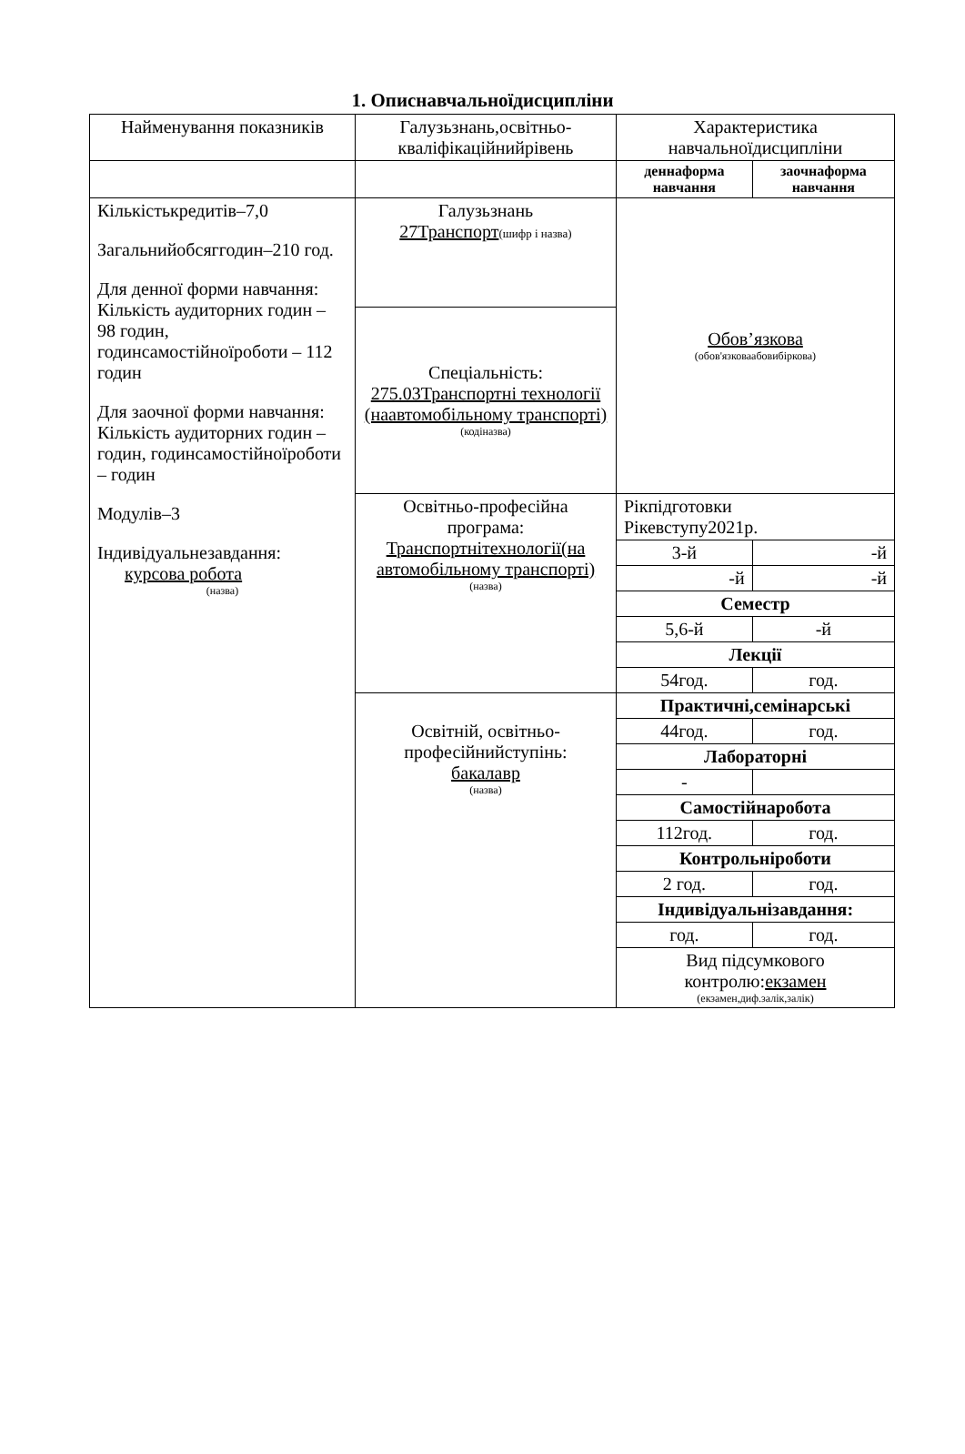1. Описнавчальноїдисципліни
| Найменування показників | Галузьзнань,освітньо-кваліфікаційнийрівень | Характеристика навчальноїдисципліни | |
| --- | --- | --- | --- |
| | | деннаформа навчання | заочнаформа навчання |
| Кількістькредитів–7,0 Загальнийобсяггодин–210 год. Для денної форми навчання: Кількість аудиторних годин – 98 годин, годинсамостійноїроботи – 112 годин Для заочної форми навчання: Кількість аудиторних годин – годин, годинсамостійноїроботи – годин Модулів–3 Індивідуальнезавдання: курсова робота (назва) | Галузьзнань 27Транспорт (шифр і назва) | Обов’язкова (обов'язковаабовибіркова) | |
| | Спеціальність: 275.03Транспортні технології (наавтомобільному транспорті) (кодіназва) | | |
| | Освітньо-професійна програма: Транспортнітехнології(на автомобільному транспорті) (назва) | Рікпідготовки Рікевступу2021р. | |
| | | 3-й | -й |
| | | -й | -й |
| | | Семестр | |
| | | 5,6-й | -й |
| | | Лекції | |
| | | 54год. | год. |
| | Освітній, освітньо-професійнийступінь: бакалавр (назва) | Практичні,семінарські | |
| | | 44год. | год. |
| | | Лабораторні | |
| | | - | |
| | | Самостійнаробота | |
| | | 112год. | год. |
| | | Контрольніроботи | |
| | | 2 год. | год. |
| | | Індивідуальнізавдання: | |
| | | год. | год. |
| | | Вид підсумкового контролю: екзамен (екзамен,диф.залік,залік) | |